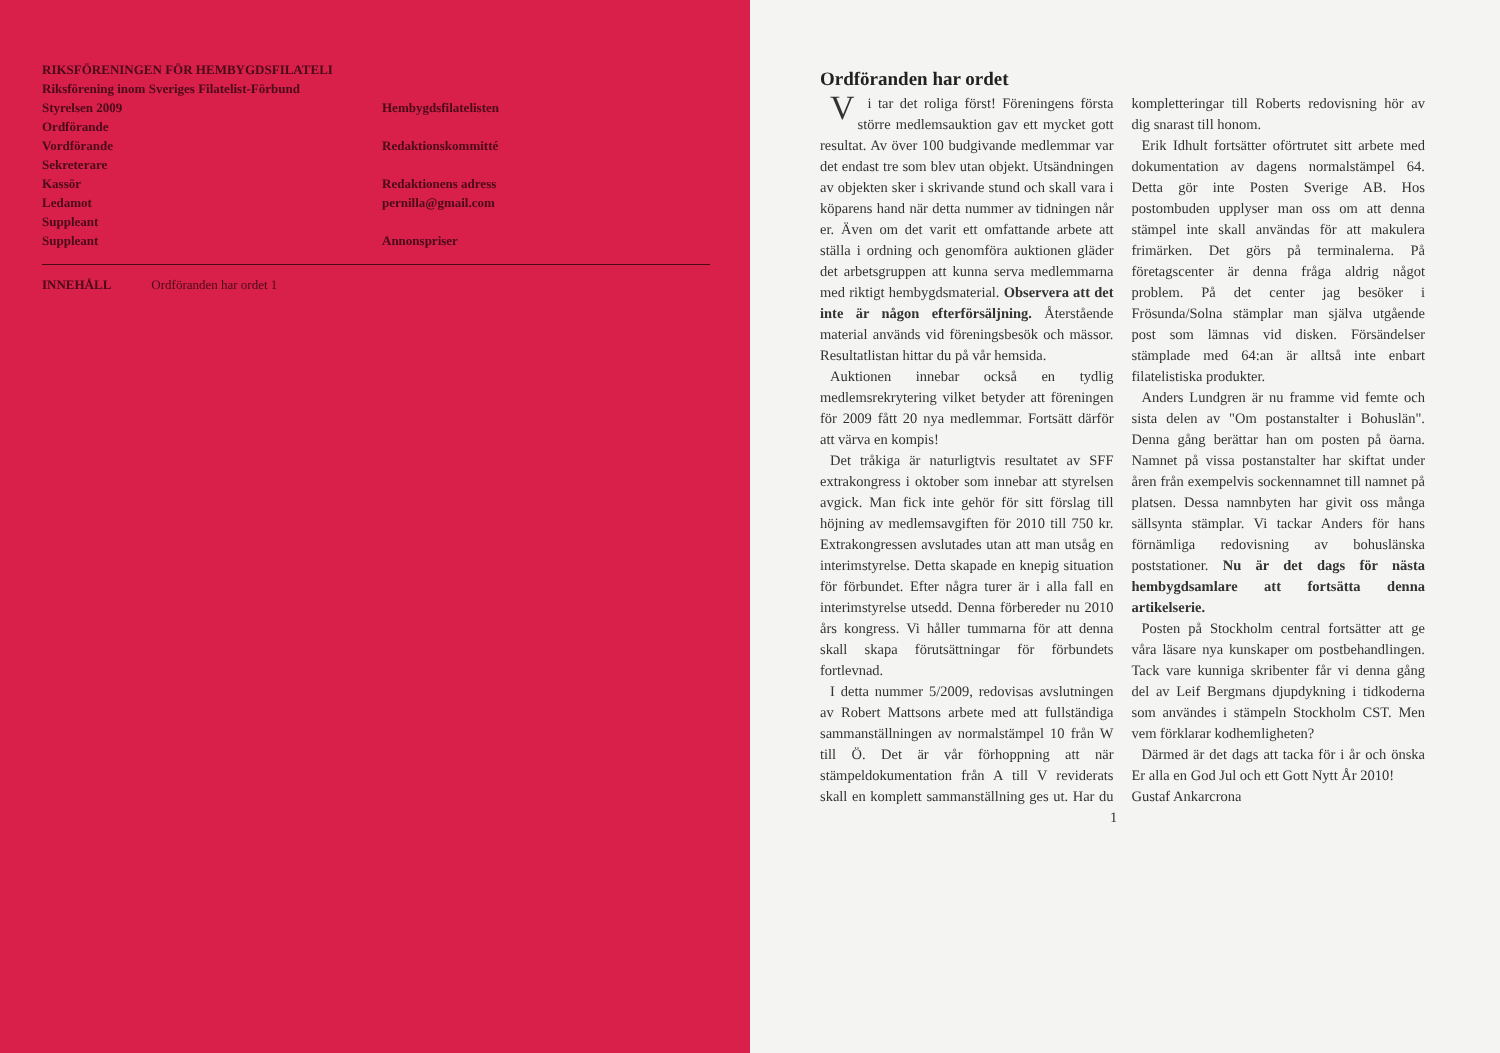RIKSFÖRENINGEN FÖR HEMBYGDSFILATELI
Riksförening inom Sveriges Filatelist-Förbund
Styrelsen 2009
Ordförande
Vordförande
Sekreterare
Kassör
Ledamot
Suppleant
Suppleant
Hembygdsfilatelisten
Redaktionskommitté
Redaktionens adress
pernilla@gmail.com
Annonspriser
INNEHÅLL Ordföranden har ordet 1
Ordföranden har ordet
Vi tar det roliga först! Föreningens första större medlemsauktion gav ett mycket gott resultat. Av över 100 budgivande medlemmar var det endast tre som blev utan objekt. Utsändningen av objekten sker i skrivande stund och skall vara i köparens hand när detta nummer av tidningen når er. Även om det varit ett omfattande arbete att ställa i ordning och genomföra auktionen gläder det arbetsgruppen att kunna serva medlemmarna med riktigt hembygdsmaterial. Observera att det inte är någon efterförsäljning. Återstående material används vid föreningsbesök och mässor. Resultatlistan hittar du på vår hemsida.
Auktionen innebar också en tydlig medlemsrekrytering vilket betyder att föreningen för 2009 fått 20 nya medlemmar. Fortsätt därför att värva en kompis!
Det tråkiga är naturligtvis resultatet av SFF extrakongress i oktober som innebar att styrelsen avgick. Man fick inte gehör för sitt förslag till höjning av medlemsavgiften för 2010 till 750 kr. Extrakongressen avslutades utan att man utsåg en interimstyrelse. Detta skapade en knepig situation för förbundet. Efter några turer är i alla fall en interimstyrelse utsedd. Denna förbereder nu 2010 års kongress. Vi håller tummarna för att denna skall skapa förutsättningar för förbundets fortlevnad.
I detta nummer 5/2009, redovisas avslutningen av Robert Mattsons arbete med att fullständiga sammanställningen av normalstämpel 10 från W till Ö. Det är vår förhoppning att när stämpeldokumentation från A till V reviderats skall en komplett sammanställning ges ut. Har du kompletteringar till Roberts redovisning hör av dig snarast till honom.
Erik Idhult fortsätter oförtrutet sitt arbete med dokumentation av dagens normalstämpel 64. Detta gör inte Posten Sverige AB. Hos postombuden upplyser man oss om att denna stämpel inte skall användas för att makulera frimärken. Det görs på terminalerna. På företagscenter är denna fråga aldrig något problem. På det center jag besöker i Frösunda/Solna stämplar man själva utgående post som lämnas vid disken. Försändelser stämplade med 64:an är alltså inte enbart filatelistiska produkter.
Anders Lundgren är nu framme vid femte och sista delen av "Om postanstalter i Bohuslän". Denna gång berättar han om posten på öarna. Namnet på vissa postanstalter har skiftat under åren från exempelvis sockennamnet till namnet på platsen. Dessa namnbyten har givit oss många sällsynta stämplar. Vi tackar Anders för hans förnämliga redovisning av bohuslänska poststationer. Nu är det dags för nästa hembygdsamlare att fortsätta denna artikelserie.
Posten på Stockholm central fortsätter att ge våra läsare nya kunskaper om postbehandlingen. Tack vare kunniga skribenter får vi denna gång del av Leif Bergmans djupdykning i tidkoderna som användes i stämpeln Stockholm CST. Men vem förklarar kodhemligheten?
Därmed är det dags att tacka för i år och önska Er alla en God Jul och ett Gott Nytt År 2010!
Gustaf Ankarcrona
1